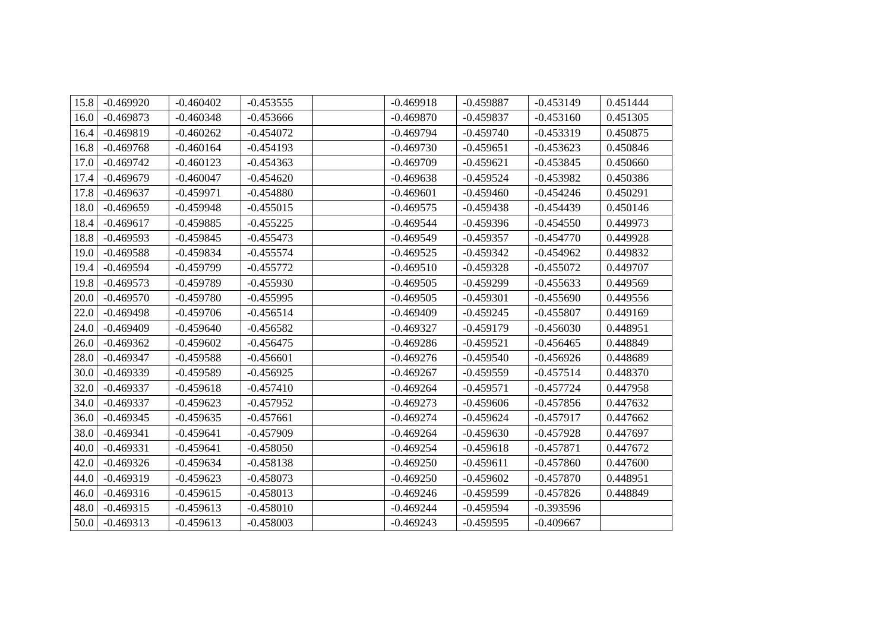| 15.8 | -0.469920 | -0.460402 | -0.453555 | | -0.469918 | -0.459887 | -0.453149 | 0.451444 |
| 16.0 | -0.469873 | -0.460348 | -0.453666 | | -0.469870 | -0.459837 | -0.453160 | 0.451305 |
| 16.4 | -0.469819 | -0.460262 | -0.454072 | | -0.469794 | -0.459740 | -0.453319 | 0.450875 |
| 16.8 | -0.469768 | -0.460164 | -0.454193 | | -0.469730 | -0.459651 | -0.453623 | 0.450846 |
| 17.0 | -0.469742 | -0.460123 | -0.454363 | | -0.469709 | -0.459621 | -0.453845 | 0.450660 |
| 17.4 | -0.469679 | -0.460047 | -0.454620 | | -0.469638 | -0.459524 | -0.453982 | 0.450386 |
| 17.8 | -0.469637 | -0.459971 | -0.454880 | | -0.469601 | -0.459460 | -0.454246 | 0.450291 |
| 18.0 | -0.469659 | -0.459948 | -0.455015 | | -0.469575 | -0.459438 | -0.454439 | 0.450146 |
| 18.4 | -0.469617 | -0.459885 | -0.455225 | | -0.469544 | -0.459396 | -0.454550 | 0.449973 |
| 18.8 | -0.469593 | -0.459845 | -0.455473 | | -0.469549 | -0.459357 | -0.454770 | 0.449928 |
| 19.0 | -0.469588 | -0.459834 | -0.455574 | | -0.469525 | -0.459342 | -0.454962 | 0.449832 |
| 19.4 | -0.469594 | -0.459799 | -0.455772 | | -0.469510 | -0.459328 | -0.455072 | 0.449707 |
| 19.8 | -0.469573 | -0.459789 | -0.455930 | | -0.469505 | -0.459299 | -0.455633 | 0.449569 |
| 20.0 | -0.469570 | -0.459780 | -0.455995 | | -0.469505 | -0.459301 | -0.455690 | 0.449556 |
| 22.0 | -0.469498 | -0.459706 | -0.456514 | | -0.469409 | -0.459245 | -0.455807 | 0.449169 |
| 24.0 | -0.469409 | -0.459640 | -0.456582 | | -0.469327 | -0.459179 | -0.456030 | 0.448951 |
| 26.0 | -0.469362 | -0.459602 | -0.456475 | | -0.469286 | -0.459521 | -0.456465 | 0.448849 |
| 28.0 | -0.469347 | -0.459588 | -0.456601 | | -0.469276 | -0.459540 | -0.456926 | 0.448689 |
| 30.0 | -0.469339 | -0.459589 | -0.456925 | | -0.469267 | -0.459559 | -0.457514 | 0.448370 |
| 32.0 | -0.469337 | -0.459618 | -0.457410 | | -0.469264 | -0.459571 | -0.457724 | 0.447958 |
| 34.0 | -0.469337 | -0.459623 | -0.457952 | | -0.469273 | -0.459606 | -0.457856 | 0.447632 |
| 36.0 | -0.469345 | -0.459635 | -0.457661 | | -0.469274 | -0.459624 | -0.457917 | 0.447662 |
| 38.0 | -0.469341 | -0.459641 | -0.457909 | | -0.469264 | -0.459630 | -0.457928 | 0.447697 |
| 40.0 | -0.469331 | -0.459641 | -0.458050 | | -0.469254 | -0.459618 | -0.457871 | 0.447672 |
| 42.0 | -0.469326 | -0.459634 | -0.458138 | | -0.469250 | -0.459611 | -0.457860 | 0.447600 |
| 44.0 | -0.469319 | -0.459623 | -0.458073 | | -0.469250 | -0.459602 | -0.457870 | 0.448951 |
| 46.0 | -0.469316 | -0.459615 | -0.458013 | | -0.469246 | -0.459599 | -0.457826 | 0.448849 |
| 48.0 | -0.469315 | -0.459613 | -0.458010 | | -0.469244 | -0.459594 | -0.393596 | |
| 50.0 | -0.469313 | -0.459613 | -0.458003 | | -0.469243 | -0.459595 | -0.409667 | |